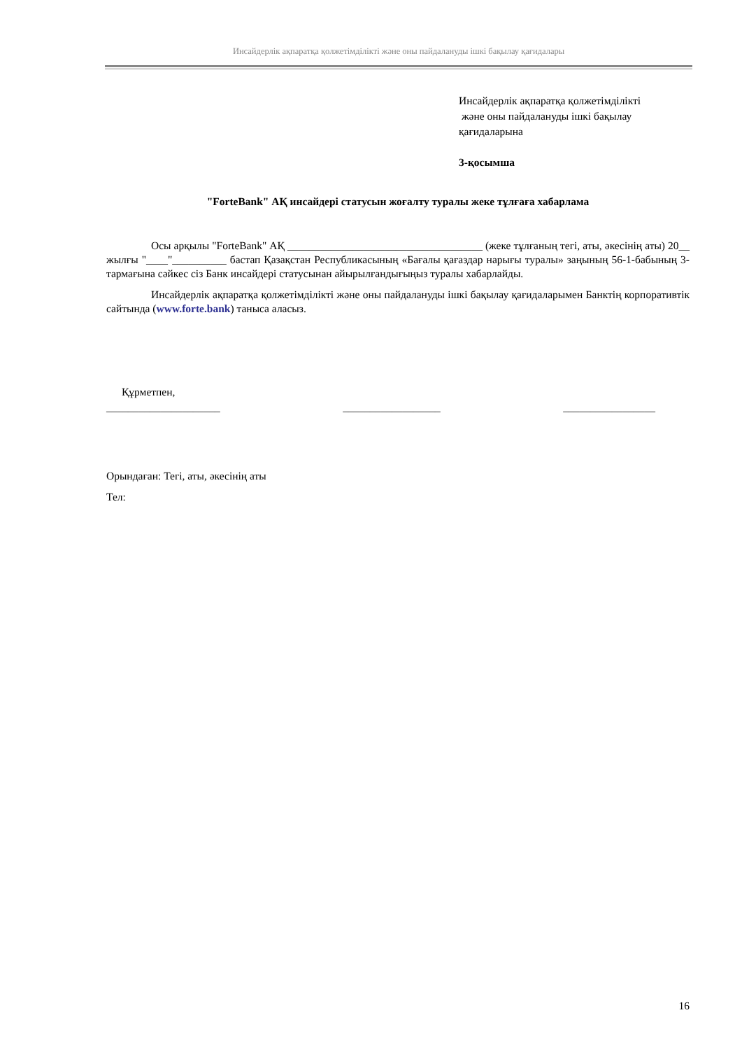Инсайдерлік ақпаратқа қолжетімділікті және оны пайдалануды ішкі бақылау қағидалары
Инсайдерлік ақпаратқа қолжетімділікті
және оны пайдалануды ішкі бақылау
қағидаларына
3-қосымша
"ForteBank" АҚ инсайдері статусын жоғалту туралы жеке тұлғаға хабарлама
Осы арқылы "ForteBank" АҚ ____________________________________ (жеке тұлғаның тегі, аты, әкесінің аты) 20__ жылғы "____"__________ бастап Қазақстан Республикасының «Бағалы қағаздар нарығы туралы» заңының 56-1-бабының 3-тармағына сәйкес сіз Банк инсайдері статусынан айырылғандығыңыз туралы хабарлайды.
Инсайдерлік ақпаратқа қолжетімділікті және оны пайдалануды ішкі бақылау қағидаларымен Банктің корпоративтік сайтында (www.forte.bank) таныса аласыз.
Құрметпен,
_____________________ __________________ _________________
Орындаған: Тегі, аты, әкесінің аты
Тел:
16